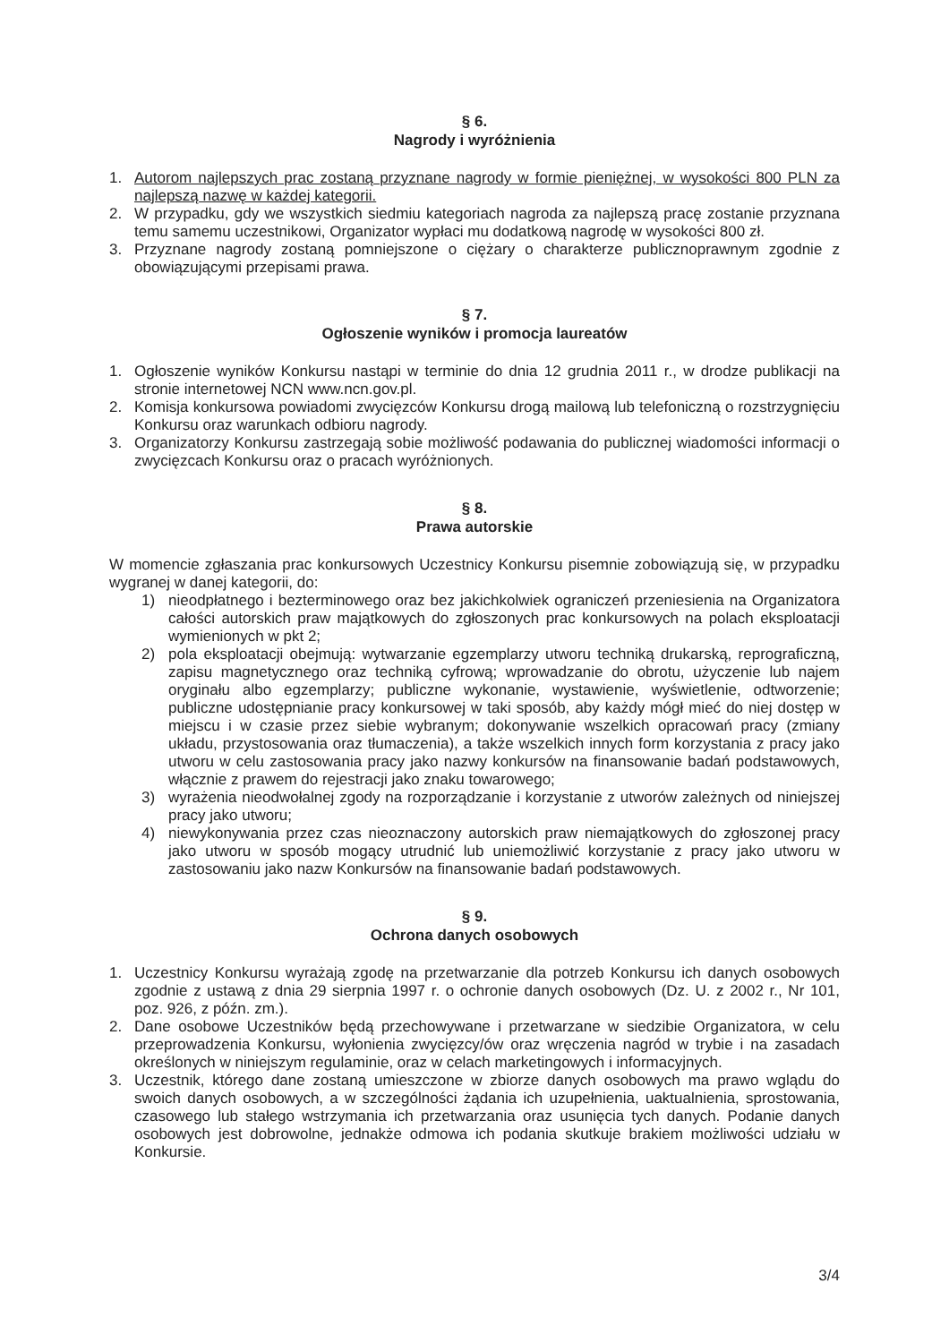§ 6.
Nagrody i wyróżnienia
1. Autorom najlepszych prac zostaną przyznane nagrody w formie pieniężnej, w wysokości 800 PLN za najlepszą nazwę w każdej kategorii.
2. W przypadku, gdy we wszystkich siedmiu kategoriach nagroda za najlepszą pracę zostanie przyznana temu samemu uczestnikowi, Organizator wypłaci mu dodatkową nagrodę w wysokości 800 zł.
3. Przyznane nagrody zostaną pomniejszone o ciężary o charakterze publicznoprawnym zgodnie z obowiązującymi przepisami prawa.
§ 7.
Ogłoszenie wyników i promocja laureatów
1. Ogłoszenie wyników Konkursu nastąpi w terminie do dnia 12 grudnia 2011 r., w drodze publikacji na stronie internetowej NCN www.ncn.gov.pl.
2. Komisja konkursowa powiadomi zwycięzców Konkursu drogą mailową lub telefoniczną o rozstrzygnięciu Konkursu oraz warunkach odbioru nagrody.
3. Organizatorzy Konkursu zastrzegają sobie możliwość podawania do publicznej wiadomości informacji o zwycięzcach Konkursu oraz o pracach wyróżnionych.
§ 8.
Prawa autorskie
W momencie zgłaszania prac konkursowych Uczestnicy Konkursu pisemnie zobowiązują się, w przypadku wygranej w danej kategorii, do:
1) nieodpłatnego i bezterminowego oraz bez jakichkolwiek ograniczeń przeniesienia na Organizatora całości autorskich praw majątkowych do zgłoszonych prac konkursowych na polach eksploatacji wymienionych w pkt 2;
2) pola eksploatacji obejmują: wytwarzanie egzemplarzy utworu techniką drukarską, reprograficzną, zapisu magnetycznego oraz techniką cyfrową; wprowadzanie do obrotu, użyczenie lub najem oryginału albo egzemplarzy; publiczne wykonanie, wystawienie, wyświetlenie, odtworzenie; publiczne udostępnianie pracy konkursowej w taki sposób, aby każdy mógł mieć do niej dostęp w miejscu i w czasie przez siebie wybranym; dokonywanie wszelkich opracowań pracy (zmiany układu, przystosowania oraz tłumaczenia), a także wszelkich innych form korzystania z pracy jako utworu w celu zastosowania pracy jako nazwy konkursów na finansowanie badań podstawowych, włącznie z prawem do rejestracji jako znaku towarowego;
3) wyrażenia nieodwołalnej zgody na rozporządzanie i korzystanie z utworów zależnych od niniejszej pracy jako utworu;
4) niewykonywania przez czas nieoznaczony autorskich praw niemajątkowych do zgłoszonej pracy jako utworu w sposób mogący utrudnić lub uniemożliwić korzystanie z pracy jako utworu w zastosowaniu jako nazw Konkursów na finansowanie badań podstawowych.
§ 9.
Ochrona danych osobowych
1. Uczestnicy Konkursu wyrażają zgodę na przetwarzanie dla potrzeb Konkursu ich danych osobowych zgodnie z ustawą z dnia 29 sierpnia 1997 r. o ochronie danych osobowych (Dz. U. z 2002 r., Nr 101, poz. 926, z późn. zm.).
2. Dane osobowe Uczestników będą przechowywane i przetwarzane w siedzibie Organizatora, w celu przeprowadzenia Konkursu, wyłonienia zwycięzcy/ów oraz wręczenia nagród w trybie i na zasadach określonych w niniejszym regulaminie, oraz w celach marketingowych i informacyjnych.
3. Uczestnik, którego dane zostaną umieszczone w zbiorze danych osobowych ma prawo wglądu do swoich danych osobowych, a w szczególności żądania ich uzupełnienia, uaktualnienia, sprostowania, czasowego lub stałego wstrzymania ich przetwarzania oraz usunięcia tych danych. Podanie danych osobowych jest dobrowolne, jednakże odmowa ich podania skutkuje brakiem możliwości udziału w Konkursie.
3/4